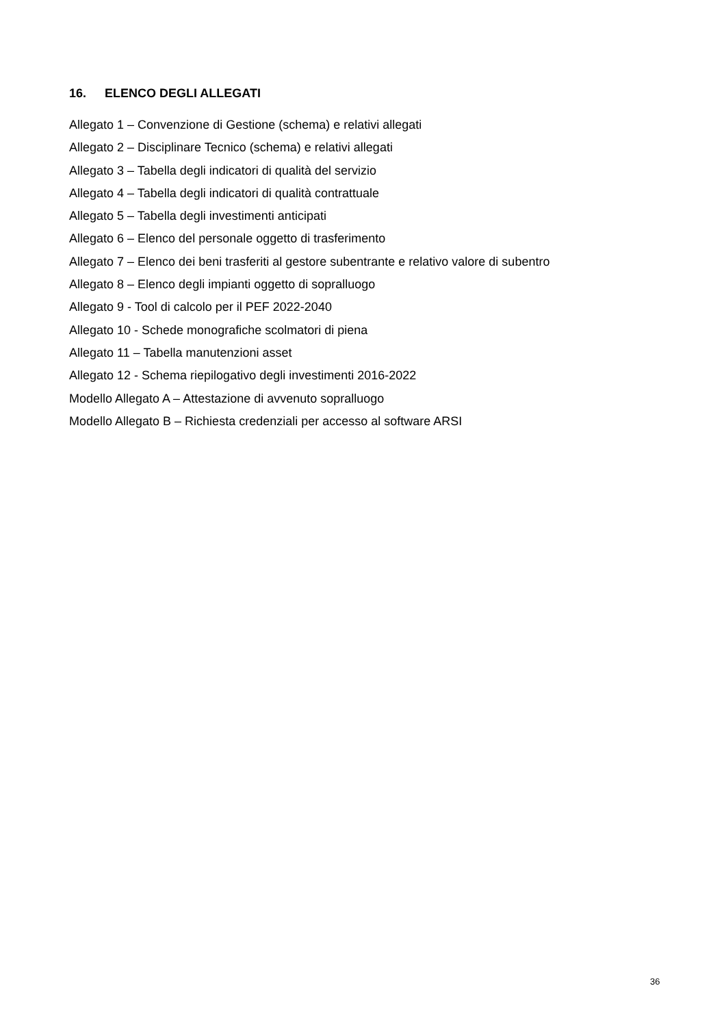16. ELENCO DEGLI ALLEGATI
Allegato 1 – Convenzione di Gestione (schema) e relativi allegati
Allegato 2 – Disciplinare Tecnico (schema) e relativi allegati
Allegato 3 – Tabella degli indicatori di qualità del servizio
Allegato 4 – Tabella degli indicatori di qualità contrattuale
Allegato 5 – Tabella degli investimenti anticipati
Allegato 6 – Elenco del personale oggetto di trasferimento
Allegato 7 – Elenco dei beni trasferiti al gestore subentrante e relativo valore di subentro
Allegato 8 – Elenco degli impianti oggetto di sopralluogo
Allegato 9 - Tool di calcolo per il PEF 2022-2040
Allegato 10 - Schede monografiche scolmatori di piena
Allegato 11 – Tabella manutenzioni asset
Allegato 12 - Schema riepilogativo degli investimenti 2016-2022
Modello Allegato A – Attestazione di avvenuto sopralluogo
Modello Allegato B – Richiesta credenziali per accesso al software ARSI
36